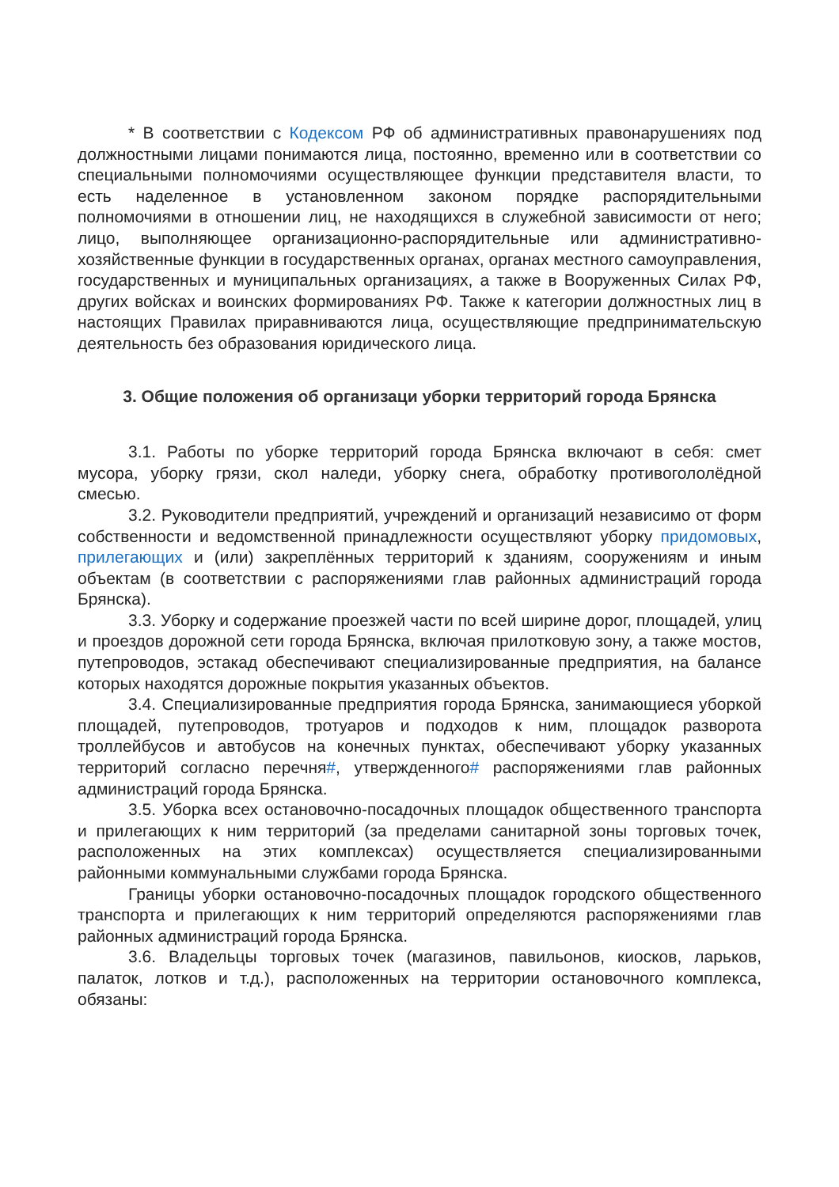* В соответствии с Кодексом РФ об административных правонарушениях под должностными лицами понимаются лица, постоянно, временно или в соответствии со специальными полномочиями осуществляющее функции представителя власти, то есть наделенное в установленном законом порядке распорядительными полномочиями в отношении лиц, не находящихся в служебной зависимости от него; лицо, выполняющее организационно-распорядительные или административно-хозяйственные функции в государственных органах, органах местного самоуправления, государственных и муниципальных организациях, а также в Вооруженных Силах РФ, других войсках и воинских формированиях РФ. Также к категории должностных лиц в настоящих Правилах приравниваются лица, осуществляющие предпринимательскую деятельность без образования юридического лица.
3. Общие положения об организаци уборки территорий города Брянска
3.1. Работы по уборке территорий города Брянска включают в себя: смет мусора, уборку грязи, скол наледи, уборку снега, обработку противогололёдной смесью.
3.2. Руководители предприятий, учреждений и организаций независимо от форм собственности и ведомственной принадлежности осуществляют уборку придомовых, прилегающих и (или) закреплённых территорий к зданиям, сооружениям и иным объектам (в соответствии с распоряжениями глав районных администраций города Брянска).
3.3. Уборку и содержание проезжей части по всей ширине дорог, площадей, улиц и проездов дорожной сети города Брянска, включая прилотковую зону, а также мостов, путепроводов, эстакад обеспечивают специализированные предприятия, на балансе которых находятся дорожные покрытия указанных объектов.
3.4. Специализированные предприятия города Брянска, занимающиеся уборкой площадей, путепроводов, тротуаров и подходов к ним, площадок разворота троллейбусов и автобусов на конечных пунктах, обеспечивают уборку указанных территорий согласно перечня#, утвержденного# распоряжениями глав районных администраций города Брянска.
3.5. Уборка всех остановочно-посадочных площадок общественного транспорта и прилегающих к ним территорий (за пределами санитарной зоны торговых точек, расположенных на этих комплексах) осуществляется специализированными районными коммунальными службами города Брянска.
Границы уборки остановочно-посадочных площадок городского общественного транспорта и прилегающих к ним территорий определяются распоряжениями глав районных администраций города Брянска.
3.6. Владельцы торговых точек (магазинов, павильонов, киосков, ларьков, палаток, лотков и т.д.), расположенных на территории остановочного комплекса, обязаны: